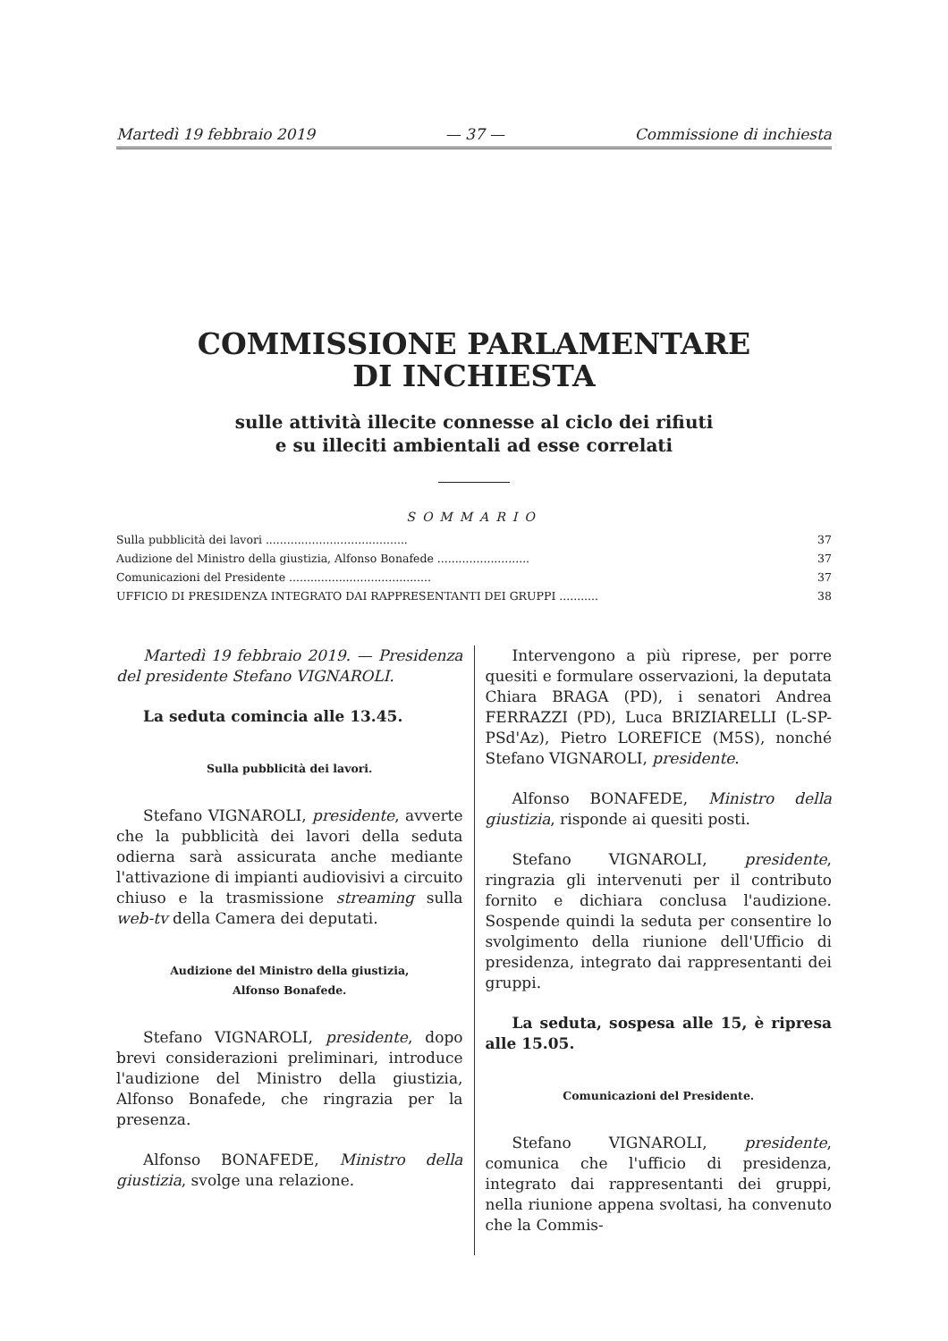Martedì 19 febbraio 2019 — 37 — Commissione di inchiesta
COMMISSIONE PARLAMENTARE
DI INCHIESTA
sulle attività illecite connesse al ciclo dei rifiuti
e su illeciti ambientali ad esse correlati
SOMMARIO
Sulla pubblicità dei lavori ........................................ 37
Audizione del Ministro della giustizia, Alfonso Bonafede .......................... 37
Comunicazioni del Presidente ........................................ 37
UFFICIO DI PRESIDENZA INTEGRATO DAI RAPPRESENTANTI DEI GRUPPI ........... 38
Martedì 19 febbraio 2019. — Presidenza del presidente Stefano VIGNAROLI.
La seduta comincia alle 13.45.
Sulla pubblicità dei lavori.
Stefano VIGNAROLI, presidente, avverte che la pubblicità dei lavori della seduta odierna sarà assicurata anche mediante l'attivazione di impianti audiovisivi a circuito chiuso e la trasmissione streaming sulla web-tv della Camera dei deputati.
Audizione del Ministro della giustizia,
Alfonso Bonafede.
Stefano VIGNAROLI, presidente, dopo brevi considerazioni preliminari, introduce l'audizione del Ministro della giustizia, Alfonso Bonafede, che ringrazia per la presenza.
Alfonso BONAFEDE, Ministro della giustizia, svolge una relazione.
Intervengono a più riprese, per porre quesiti e formulare osservazioni, la deputata Chiara BRAGA (PD), i senatori Andrea FERRAZZI (PD), Luca BRIZIARELLI (L-SP-PSd'Az), Pietro LOREFICE (M5S), nonché Stefano VIGNAROLI, presidente.
Alfonso BONAFEDE, Ministro della giustizia, risponde ai quesiti posti.
Stefano VIGNAROLI, presidente, ringrazia gli intervenuti per il contributo fornito e dichiara conclusa l'audizione. Sospende quindi la seduta per consentire lo svolgimento della riunione dell'Ufficio di presidenza, integrato dai rappresentanti dei gruppi.
La seduta, sospesa alle 15, è ripresa alle 15.05.
Comunicazioni del Presidente.
Stefano VIGNAROLI, presidente, comunica che l'ufficio di presidenza, integrato dai rappresentanti dei gruppi, nella riunione appena svoltasi, ha convenuto che la Commis-